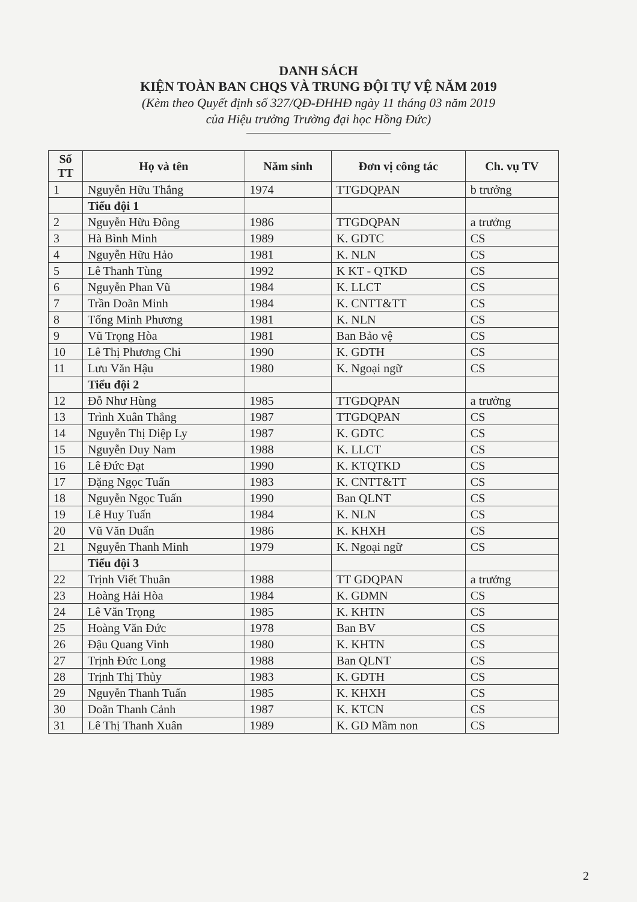DANH SÁCH
KIỆN TOÀN BAN CHQS VÀ TRUNG ĐỘI TỰ VỆ NĂM 2019
(Kèm theo Quyết định số 327/QĐ-ĐHHĐ ngày 11 tháng 03 năm 2019
của Hiệu trưởng Trường đại học Hồng Đức)
| Số TT | Họ và tên | Năm sinh | Đơn vị công tác | Ch. vụ TV |
| --- | --- | --- | --- | --- |
| 1 | Nguyễn Hữu Thắng | 1974 | TTGDQPAN | b trưởng |
| | Tiểu đội 1 | | | |
| 2 | Nguyễn Hữu Đông | 1986 | TTGDQPAN | a trưởng |
| 3 | Hà Bình Minh | 1989 | K. GDTC | CS |
| 4 | Nguyễn Hữu Hảo | 1981 | K. NLN | CS |
| 5 | Lê Thanh Tùng | 1992 | K KT - QTKD | CS |
| 6 | Nguyễn Phan Vũ | 1984 | K. LLCT | CS |
| 7 | Trần Doãn Minh | 1984 | K. CNTT&TT | CS |
| 8 | Tống Minh Phương | 1981 | K. NLN | CS |
| 9 | Vũ Trọng Hòa | 1981 | Ban Bảo vệ | CS |
| 10 | Lê Thị Phương Chi | 1990 | K. GDTH | CS |
| 11 | Lưu Văn Hậu | 1980 | K. Ngoại ngữ | CS |
| | Tiểu đội 2 | | | |
| 12 | Đỗ Như Hùng | 1985 | TTGDQPAN | a trưởng |
| 13 | Trình Xuân Thắng | 1987 | TTGDQPAN | CS |
| 14 | Nguyễn Thị Diệp Ly | 1987 | K. GDTC | CS |
| 15 | Nguyễn Duy Nam | 1988 | K. LLCT | CS |
| 16 | Lê Đức Đạt | 1990 | K. KTQTKD | CS |
| 17 | Đặng Ngọc Tuấn | 1983 | K. CNTT&TT | CS |
| 18 | Nguyễn Ngọc Tuấn | 1990 | Ban QLNT | CS |
| 19 | Lê Huy Tuấn | 1984 | K. NLN | CS |
| 20 | Vũ Văn Duẩn | 1986 | K. KHXH | CS |
| 21 | Nguyễn Thanh Minh | 1979 | K. Ngoại ngữ | CS |
| | Tiểu đội 3 | | | |
| 22 | Trịnh Viết Thuân | 1988 | TT GDQPAN | a trưởng |
| 23 | Hoàng Hải Hòa | 1984 | K. GDMN | CS |
| 24 | Lê Văn Trọng | 1985 | K. KHTN | CS |
| 25 | Hoàng Văn Đức | 1978 | Ban BV | CS |
| 26 | Đậu Quang Vinh | 1980 | K. KHTN | CS |
| 27 | Trịnh Đức Long | 1988 | Ban QLNT | CS |
| 28 | Trịnh Thị Thủy | 1983 | K. GDTH | CS |
| 29 | Nguyễn Thanh Tuấn | 1985 | K. KHXH | CS |
| 30 | Doãn Thanh Cảnh | 1987 | K. KTCN | CS |
| 31 | Lê Thị Thanh Xuân | 1989 | K. GD Mầm non | CS |
2